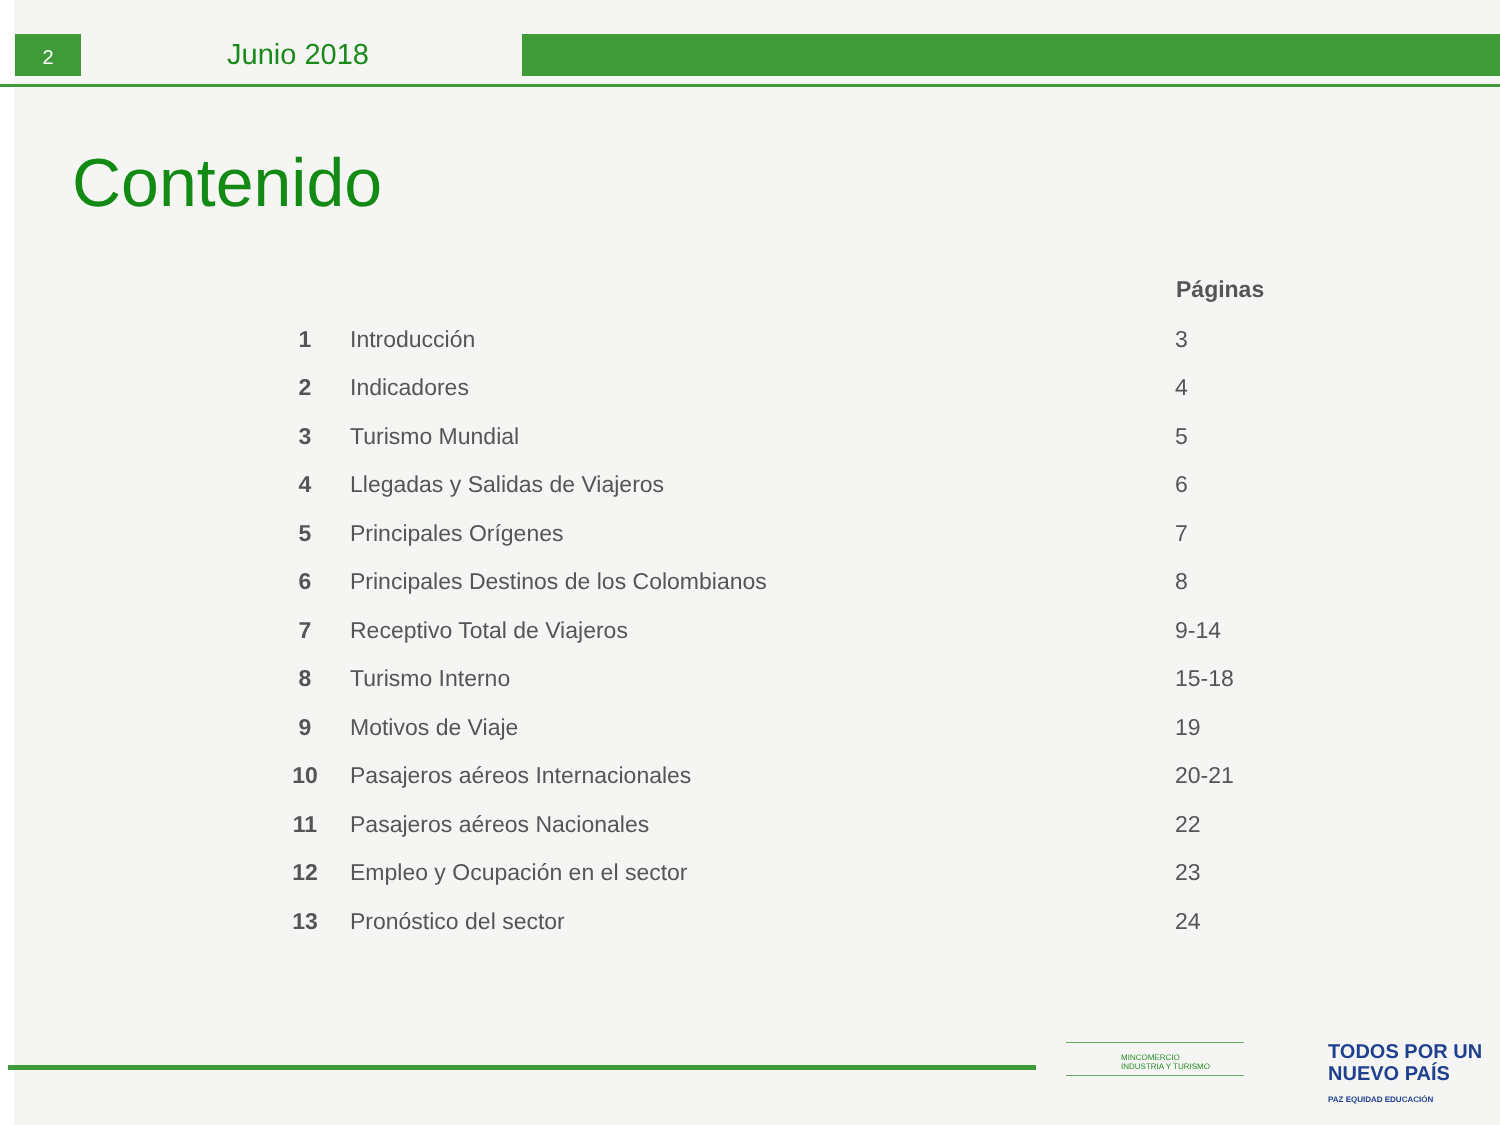2 Junio 2018
Contenido
| | | Páginas |
| --- | --- | --- |
| 1 | Introducción | 3 |
| 2 | Indicadores | 4 |
| 3 | Turismo Mundial | 5 |
| 4 | Llegadas y Salidas de Viajeros | 6 |
| 5 | Principales Orígenes | 7 |
| 6 | Principales Destinos de los Colombianos | 8 |
| 7 | Receptivo Total de Viajeros | 9-14 |
| 8 | Turismo Interno | 15-18 |
| 9 | Motivos de Viaje | 19 |
| 10 | Pasajeros aéreos Internacionales | 20-21 |
| 11 | Pasajeros aéreos Nacionales | 22 |
| 12 | Empleo y Ocupación en el sector | 23 |
| 13 | Pronóstico del sector | 24 |
MINCOMERCIO
INDUSTRIA Y TURISMO
TODOS POR UN
NUEVO PAÍS
PAZ EQUIDAD EDUCACIÓN